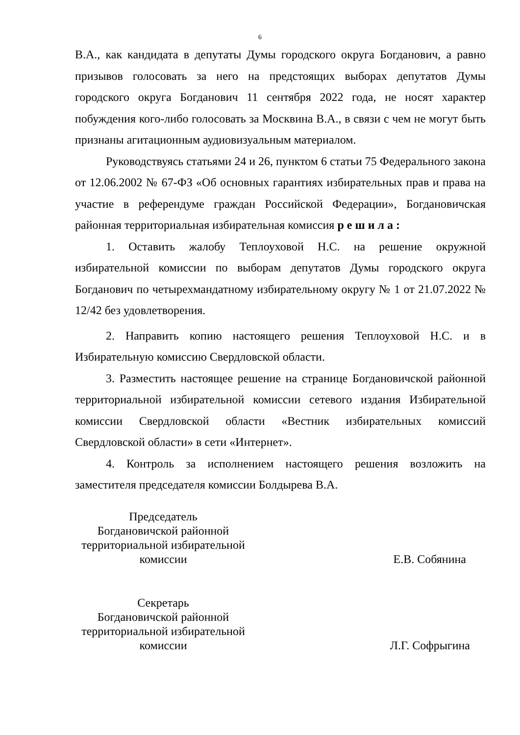6
В.А., как кандидата в депутаты Думы городского округа Богданович, а равно призывов голосовать за него на предстоящих выборах депутатов Думы городского округа Богданович 11 сентября 2022 года, не носят характер побуждения кого-либо голосовать за Москвина В.А., в связи с чем не могут быть признаны агитационным аудиовизуальным материалом.
Руководствуясь статьями 24 и 26, пунктом 6 статьи 75 Федерального закона от 12.06.2002 № 67-ФЗ «Об основных гарантиях избирательных прав и права на участие в референдуме граждан Российской Федерации», Богдановичская районная территориальная избирательная комиссия р е ш и л а :
1. Оставить жалобу Теплоуховой Н.С. на решение окружной избирательной комиссии по выборам депутатов Думы городского округа Богданович по четырехмандатному избирательному округу № 1 от 21.07.2022 № 12/42 без удовлетворения.
2. Направить копию настоящего решения Теплоуховой Н.С. и в Избирательную комиссию Свердловской области.
3. Разместить настоящее решение на странице Богдановичской районной территориальной избирательной комиссии сетевого издания Избирательной комиссии Свердловской области «Вестник избирательных комиссий Свердловской области» в сети «Интернет».
4. Контроль за исполнением настоящего решения возложить на заместителя председателя комиссии Болдырева В.А.
Председатель
Богдановичской районной
территориальной избирательной
комиссии
Е.В. Собянина
Секретарь
Богдановичской районной
территориальной избирательной
комиссии
Л.Г. Софрыгина